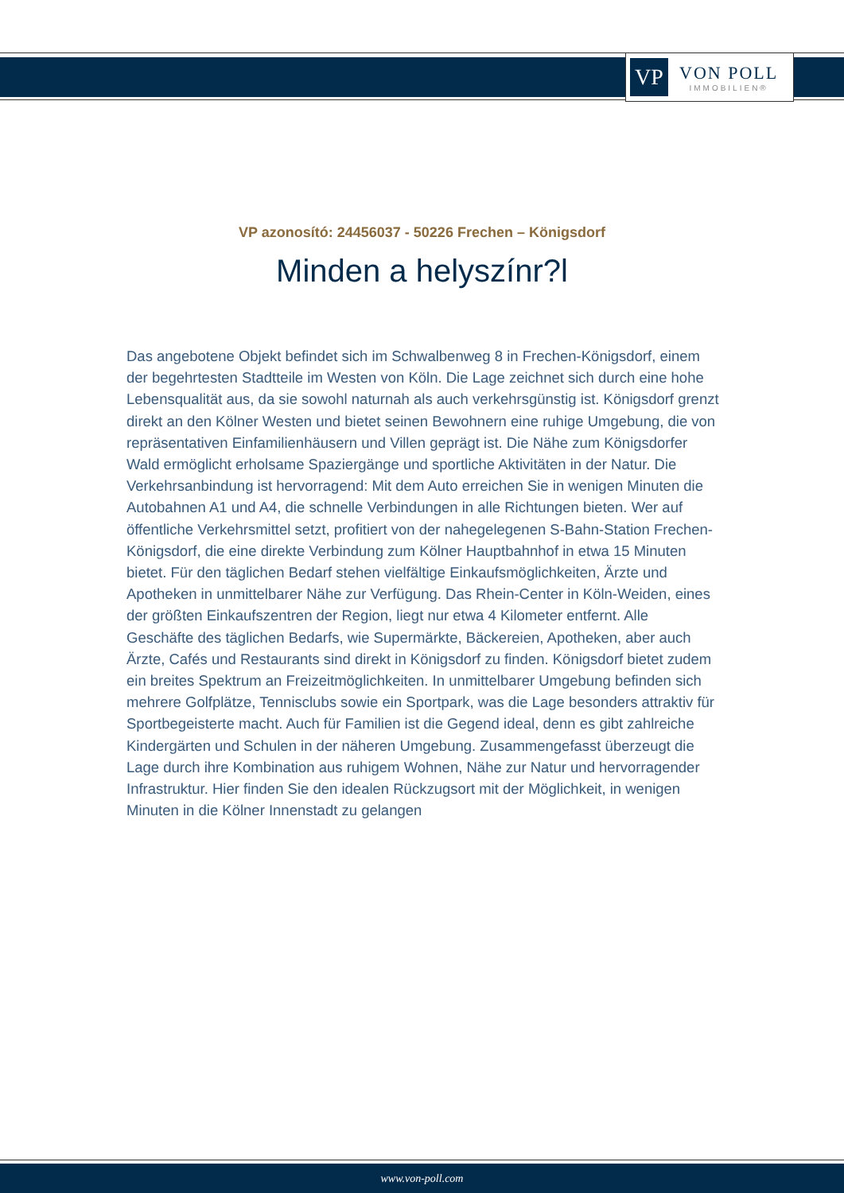VP
VON POLL
IMMOBILIEN®
VP azonosító: 24456037 - 50226 Frechen – Königsdorf
Minden a helyszínr?l
Das angebotene Objekt befindet sich im Schwalbenweg 8 in Frechen-Königsdorf, einem der begehrtesten Stadtteile im Westen von Köln. Die Lage zeichnet sich durch eine hohe Lebensqualität aus, da sie sowohl naturnah als auch verkehrsgünstig ist. Königsdorf grenzt direkt an den Kölner Westen und bietet seinen Bewohnern eine ruhige Umgebung, die von repräsentativen Einfamilienhäusern und Villen geprägt ist. Die Nähe zum Königsdorfer Wald ermöglicht erholsame Spaziergänge und sportliche Aktivitäten in der Natur. Die Verkehrsanbindung ist hervorragend: Mit dem Auto erreichen Sie in wenigen Minuten die Autobahnen A1 und A4, die schnelle Verbindungen in alle Richtungen bieten. Wer auf öffentliche Verkehrsmittel setzt, profitiert von der nahegelegenen S-Bahn-Station Frechen-Königsdorf, die eine direkte Verbindung zum Kölner Hauptbahnhof in etwa 15 Minuten bietet. Für den täglichen Bedarf stehen vielfältige Einkaufsmöglichkeiten, Ärzte und Apotheken in unmittelbarer Nähe zur Verfügung. Das Rhein-Center in Köln-Weiden, eines der größten Einkaufszentren der Region, liegt nur etwa 4 Kilometer entfernt. Alle Geschäfte des täglichen Bedarfs, wie Supermärkte, Bäckereien, Apotheken, aber auch Ärzte, Cafés und Restaurants sind direkt in Königsdorf zu finden. Königsdorf bietet zudem ein breites Spektrum an Freizeitmöglichkeiten. In unmittelbarer Umgebung befinden sich mehrere Golfplätze, Tennisclubs sowie ein Sportpark, was die Lage besonders attraktiv für Sportbegeisterte macht. Auch für Familien ist die Gegend ideal, denn es gibt zahlreiche Kindergärten und Schulen in der näheren Umgebung. Zusammengefasst überzeugt die Lage durch ihre Kombination aus ruhigem Wohnen, Nähe zur Natur und hervorragender Infrastruktur. Hier finden Sie den idealen Rückzugsort mit der Möglichkeit, in wenigen Minuten in die Kölner Innenstadt zu gelangen
www.von-poll.com